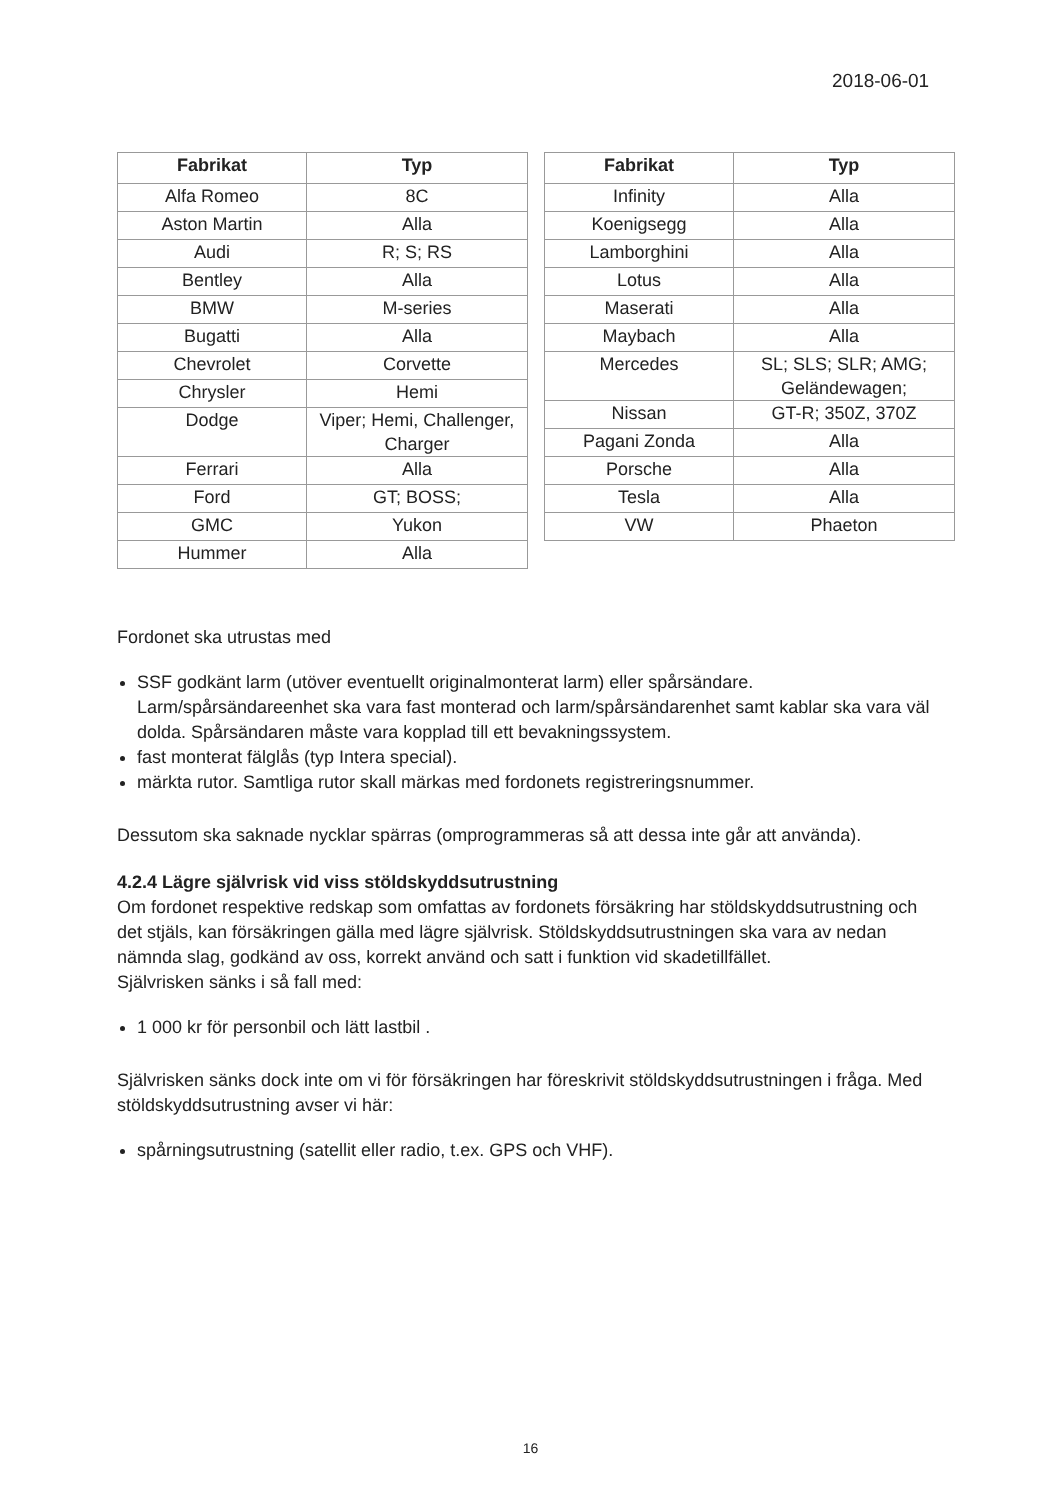2018-06-01
| Fabrikat | Typ |
| --- | --- |
| Alfa Romeo | 8C |
| Aston Martin | Alla |
| Audi | R; S; RS |
| Bentley | Alla |
| BMW | M-series |
| Bugatti | Alla |
| Chevrolet | Corvette |
| Chrysler | Hemi |
| Dodge | Viper; Hemi, Challenger, Charger |
| Ferrari | Alla |
| Ford | GT; BOSS; |
| GMC | Yukon |
| Hummer | Alla |
| Fabrikat | Typ |
| --- | --- |
| Infinity | Alla |
| Koenigsegg | Alla |
| Lamborghini | Alla |
| Lotus | Alla |
| Maserati | Alla |
| Maybach | Alla |
| Mercedes | SL; SLS; SLR; AMG; Geländewagen; |
| Nissan | GT-R; 350Z, 370Z |
| Pagani Zonda | Alla |
| Porsche | Alla |
| Tesla | Alla |
| VW | Phaeton |
Fordonet ska utrustas med
SSF godkänt larm (utöver eventuellt originalmonterat larm) eller spårsändare. Larm/spårsändareenhet ska vara fast monterad och larm/spårsändarenhet samt kablar ska vara väl dolda. Spårsändaren måste vara kopplad till ett bevakningssystem.
fast monterat fälglås (typ Intera special).
märkta rutor. Samtliga rutor skall märkas med fordonets registreringsnummer.
Dessutom ska saknade nycklar spärras (omprogrammeras så att dessa inte går att använda).
4.2.4 Lägre självrisk vid viss stöldskyddsutrustning
Om fordonet respektive redskap som omfattas av fordonets försäkring har stöldskyddsutrustning och det stjäls, kan försäkringen gälla med lägre självrisk. Stöldskyddsutrustningen ska vara av nedan nämnda slag, godkänd av oss, korrekt använd och satt i funktion vid skadetillfället.
Självrisken sänks i så fall med:
1 000 kr för personbil och lätt lastbil .
Självrisken sänks dock inte om vi för försäkringen har föreskrivit stöldskyddsutrustningen i fråga. Med stöldskyddsutrustning avser vi här:
spårningsutrustning (satellit eller radio, t.ex. GPS och VHF).
16